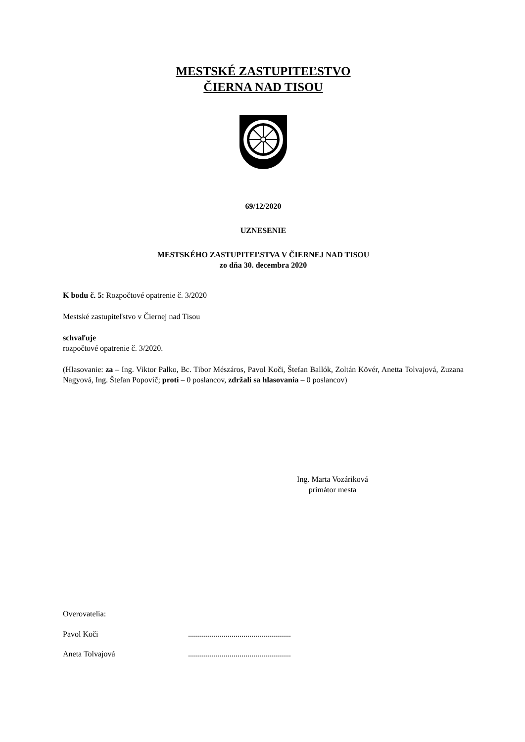MESTSKÉ ZASTUPITEĽSTVO
ČIERNA NAD TISOU
69/12/2020
UZNESENIE
MESTSKÉHO ZASTUPITEĽSTVA V ČIERNEJ NAD TISOU
zo dňa 30. decembra 2020
K bodu č. 5: Rozpočtové opatrenie č. 3/2020
Mestské zastupiteľstvo v Čiernej nad Tisou
schvaľuje
rozpočtové opatrenie č. 3/2020.
(Hlasovanie: za – Ing. Viktor Palko, Bc. Tibor Mészáros, Pavol Koči, Štefan Ballók, Zoltán Kövér, Anetta Tolvajová, Zuzana Nagyová, Ing. Štefan Popovič; proti – 0 poslancov, zdržali sa hlasovania – 0 poslancov)
Ing. Marta Vozáriková
primátor mesta
Overovatelia:
Pavol Koči....................................................
Aneta Tolvajová....................................................